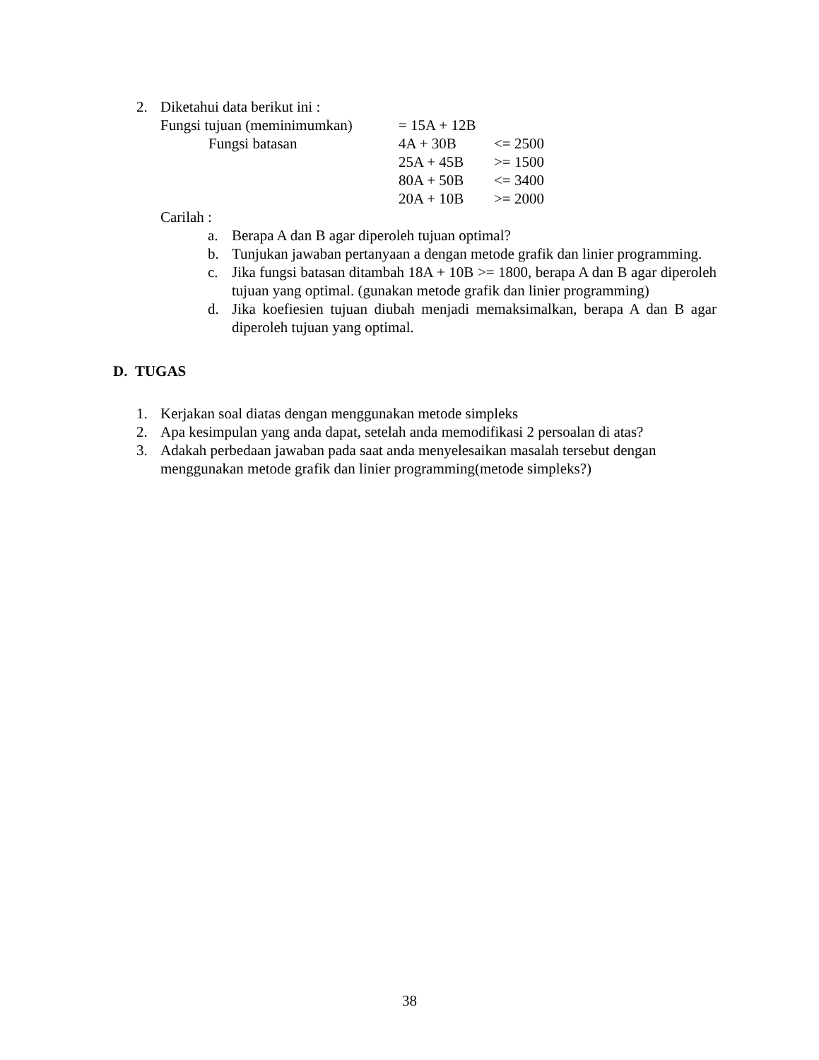2. Diketahui data berikut ini :
| Fungsi tujuan (meminimumkan) | = 15A + 12B | |
| Fungsi batasan | 4A + 30B | <= 2500 |
| | 25A + 45B | >= 1500 |
| | 80A + 50B | <= 3400 |
| | 20A + 10B | >= 2000 |
Carilah :
a. Berapa A dan B agar diperoleh tujuan optimal?
b. Tunjukan jawaban pertanyaan a dengan metode grafik dan linier programming.
c. Jika fungsi batasan ditambah 18A + 10B >= 1800, berapa A dan B agar diperoleh tujuan yang optimal. (gunakan metode grafik dan linier programming)
d. Jika koefiesien tujuan diubah menjadi memaksimalkan, berapa A dan B agar diperoleh tujuan yang optimal.
D. TUGAS
1. Kerjakan soal diatas dengan menggunakan metode simpleks
2. Apa kesimpulan yang anda dapat, setelah anda memodifikasi 2 persoalan di atas?
3. Adakah perbedaan jawaban pada saat anda menyelesaikan masalah tersebut dengan menggunakan metode grafik dan linier programming(metode simpleks?)
38